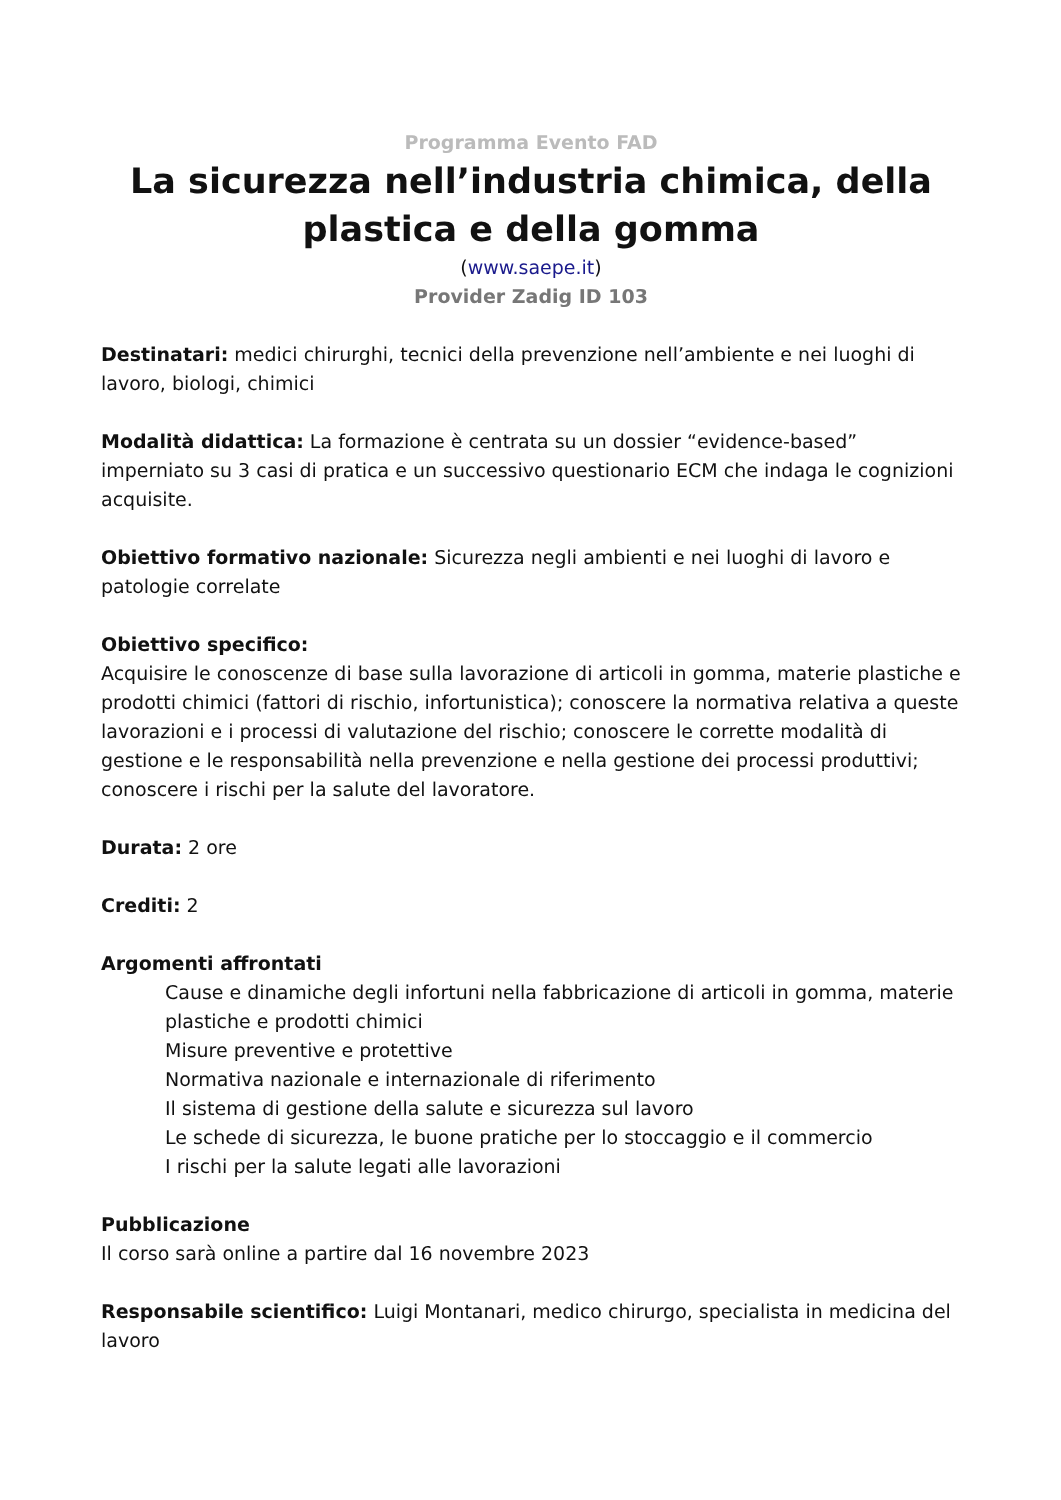Programma Evento FAD
La sicurezza nell’industria chimica, della plastica e della gomma
(www.saepe.it)
Provider Zadig ID 103
Destinatari: medici chirurghi, tecnici della prevenzione nell’ambiente e nei luoghi di lavoro, biologi, chimici
Modalità didattica: La formazione è centrata su un dossier “evidence-based” imperniato su 3 casi di pratica e un successivo questionario ECM che indaga le cognizioni acquisite.
Obiettivo formativo nazionale: Sicurezza negli ambienti e nei luoghi di lavoro e patologie correlate
Obiettivo specifico:
Acquisire le conoscenze di base sulla lavorazione di articoli in gomma, materie plastiche e prodotti chimici (fattori di rischio, infortunistica); conoscere la normativa relativa a queste lavorazioni e i processi di valutazione del rischio; conoscere le corrette modalità di gestione e le responsabilità nella prevenzione e nella gestione dei processi produttivi; conoscere i rischi per la salute del lavoratore.
Durata: 2 ore
Crediti: 2
Argomenti affrontati
Cause e dinamiche degli infortuni nella fabbricazione di articoli in gomma, materie plastiche e prodotti chimici
Misure preventive e protettive
Normativa nazionale e internazionale di riferimento
Il sistema di gestione della salute e sicurezza sul lavoro
Le schede di sicurezza, le buone pratiche per lo stoccaggio e il commercio
I rischi per la salute legati alle lavorazioni
Pubblicazione
Il corso sarà online a partire dal 16 novembre 2023
Responsabile scientifico: Luigi Montanari, medico chirurgo, specialista in medicina del lavoro